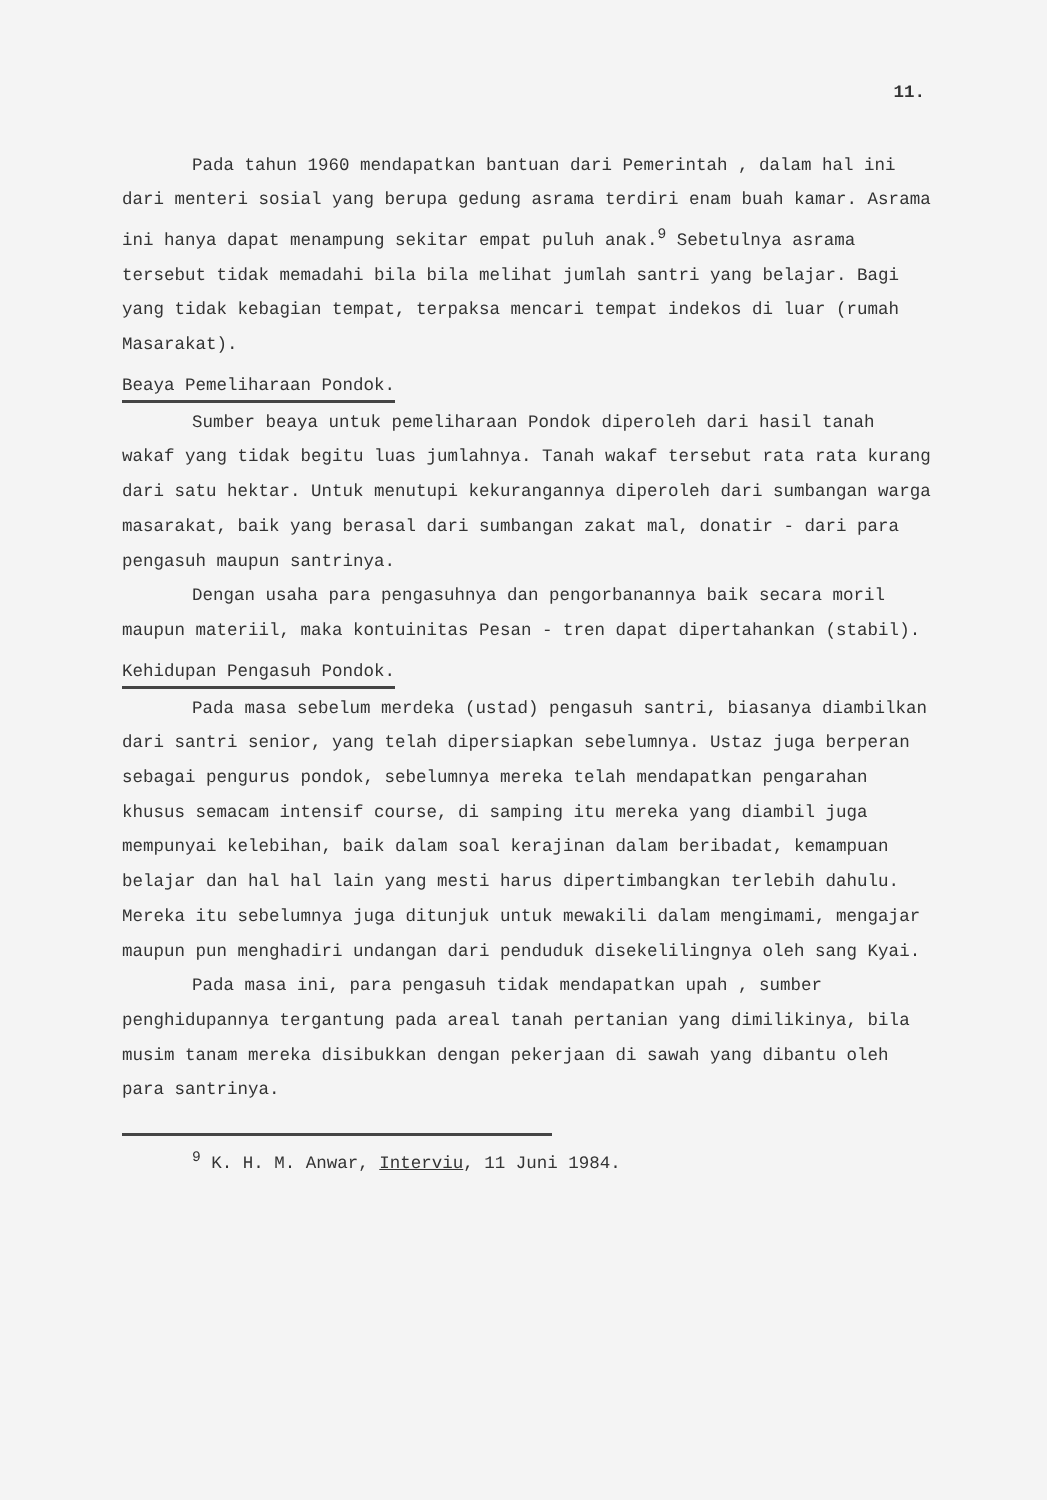11.
Pada tahun 1960 mendapatkan bantuan dari Pemerintah , dalam hal ini dari menteri sosial yang berupa gedung asrama terdiri enam buah kamar. Asrama ini hanya dapat menampung sekitar empat puluh anak.<sup>9</sup> Sebetulnya asrama tersebut tidak memadahi bila bila melihat jumlah santri yang belajar. Bagi yang tidak kebagian tempat, terpaksa mencari tempat indekos di luar (rumah Masarakat).
Beaya Pemeliharaan Pondok.
Sumber beaya untuk pemeliharaan Pondok diperoleh dari hasil tanah wakaf yang tidak begitu luas jumlahnya. Tanah wakaf tersebut rata rata kurang dari satu hektar. Untuk menutupi kekurangannya diperoleh dari sumbangan warga masarakat, baik yang berasal dari sumbangan zakat mal, donatir - dari para pengasuh maupun santrinya.
Dengan usaha para pengasuhnya dan pengorbanannya baik secara moril maupun materiil, maka kontuinitas Pesan - tren dapat dipertahankan (stabil).
Kehidupan Pengasuh Pondok.
Pada masa sebelum merdeka (ustad) pengasuh santri, biasanya diambilkan dari santri senior, yang telah dipersiapkan sebelumnya. Ustaz juga berperan sebagai pengurus pondok, sebelumnya mereka telah mendapatkan pengarahan khusus semacam intensif course, di samping itu mereka yang diambil juga mempunyai kelebihan, baik dalam soal kerajinan dalam beribadat, kemampuan belajar dan hal hal lain yang mesti harus dipertimbangkan terlebih dahulu. Mereka itu sebelumnya juga ditunjuk untuk mewakili dalam mengimami, mengajar maupun pun menghadiri undangan dari penduduk disekelilingnya oleh sang Kyai.
Pada masa ini, para pengasuh tidak mendapatkan upah , sumber penghidupannya tergantung pada areal tanah pertanian yang dimilikinya, bila musim tanam mereka disibukkan dengan pekerjaan di sawah yang dibantu oleh para santrinya.
<sup>9</sup> K. H. M. Anwar, Interviu, 11 Juni 1984.